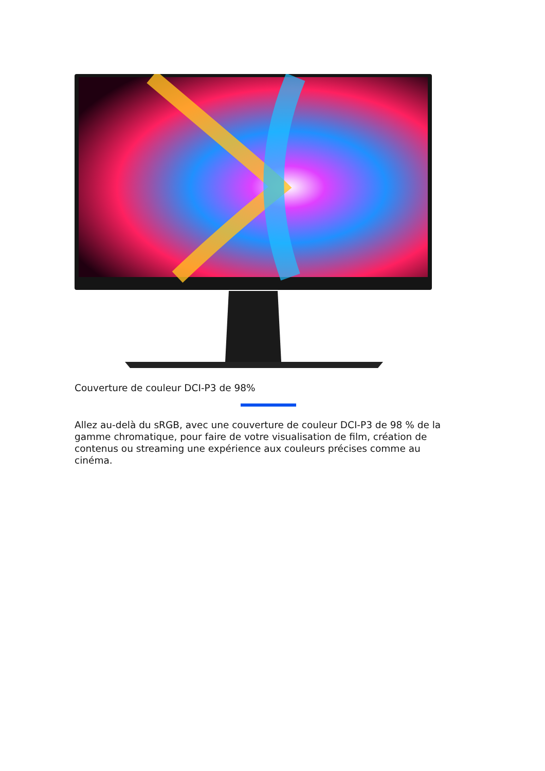Couverture de couleur DCI-P3 de 98%
Allez au-delà du sRGB, avec une couverture de couleur DCI-P3 de 98 % de la gamme chromatique, pour faire de votre visualisation de film, création de contenus ou streaming une expérience aux couleurs précises comme au cinéma.